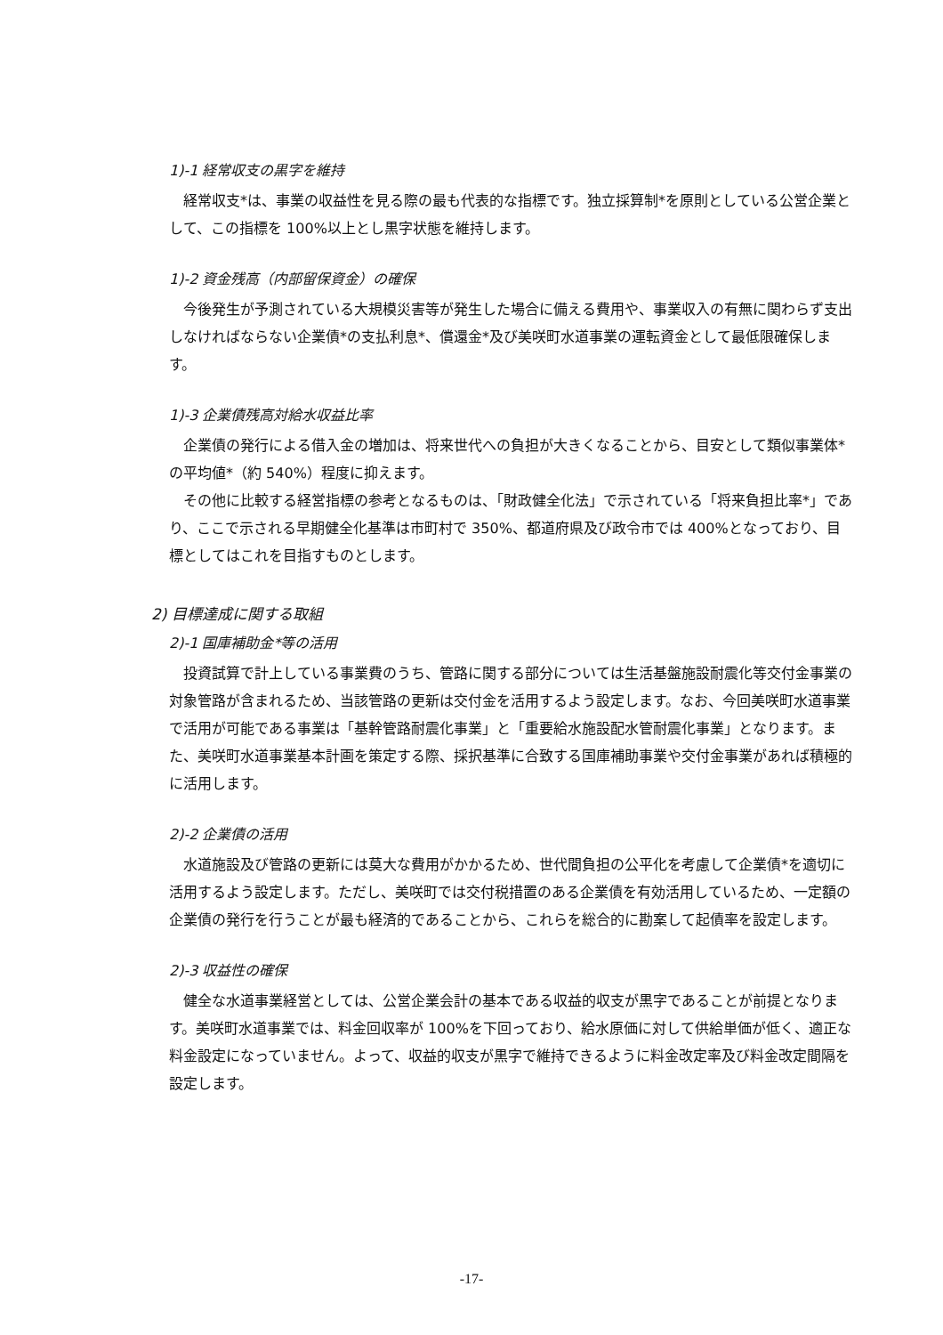1)-1 経常収支の黒字を維持
経常収支*は、事業の収益性を見る際の最も代表的な指標です。独立採算制*を原則としている公営企業として、この指標を 100%以上とし黒字状態を維持します。
1)-2 資金残高（内部留保資金）の確保
今後発生が予測されている大規模災害等が発生した場合に備える費用や、事業収入の有無に関わらず支出しなければならない企業債*の支払利息*、償還金*及び美咲町水道事業の運転資金として最低限確保します。
1)-3 企業債残高対給水収益比率
企業債の発行による借入金の増加は、将来世代への負担が大きくなることから、目安として類似事業体*の平均値*（約 540%）程度に抑えます。
その他に比較する経営指標の参考となるものは、「財政健全化法」で示されている「将来負担比率*」であり、ここで示される早期健全化基準は市町村で 350%、都道府県及び政令市では 400%となっており、目標としてはこれを目指すものとします。
2) 目標達成に関する取組
2)-1 国庫補助金*等の活用
投資試算で計上している事業費のうち、管路に関する部分については生活基盤施設耐震化等交付金事業の対象管路が含まれるため、当該管路の更新は交付金を活用するよう設定します。なお、今回美咲町水道事業で活用が可能である事業は「基幹管路耐震化事業」と「重要給水施設配水管耐震化事業」となります。また、美咲町水道事業基本計画を策定する際、採択基準に合致する国庫補助事業や交付金事業があれば積極的に活用します。
2)-2 企業債の活用
水道施設及び管路の更新には莫大な費用がかかるため、世代間負担の公平化を考慮して企業債*を適切に活用するよう設定します。ただし、美咲町では交付税措置のある企業債を有効活用しているため、一定額の企業債の発行を行うことが最も経済的であることから、これらを総合的に勘案して起債率を設定します。
2)-3 収益性の確保
健全な水道事業経営としては、公営企業会計の基本である収益的収支が黒字であることが前提となります。美咲町水道事業では、料金回収率が 100%を下回っており、給水原価に対して供給単価が低く、適正な料金設定になっていません。よって、収益的収支が黒字で維持できるように料金改定率及び料金改定間隔を設定します。
-17-